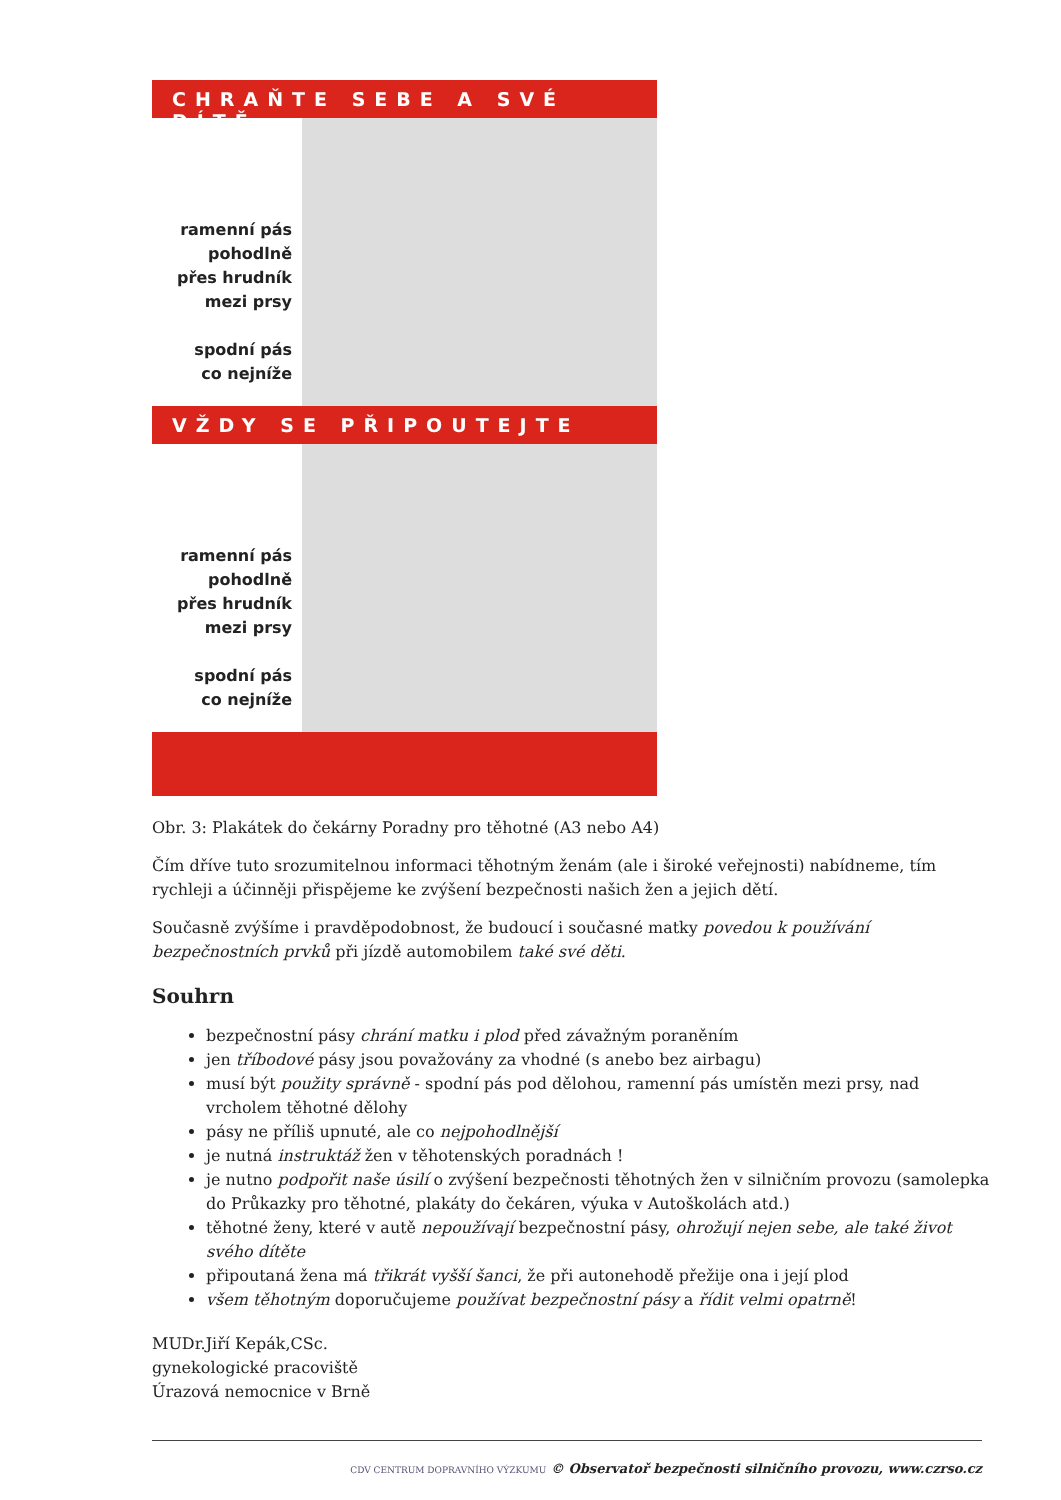CHRAŇTE SEBE A SVÉ DÍTĚ
ramenní pás
pohodlně
přes hrudník
mezi prsy
spodní pás
co nejníže
VŽDY SE PŘIPOUTEJTE
ramenní pás
pohodlně
přes hrudník
mezi prsy
spodní pás
co nejníže
Obr. 3: Plakátek do čekárny Poradny pro těhotné (A3 nebo A4)
Čím dříve tuto srozumitelnou informaci těhotným ženám (ale i široké veřejnosti) nabídneme, tím rychleji a účinněji přispějeme ke zvýšení bezpečnosti našich žen a jejich dětí.
Současně zvýšíme i pravděpodobnost, že budoucí i současné matky povedou k používání bezpečnostních prvků při jízdě automobilem také své děti.
Souhrn
bezpečnostní pásy chrání matku i plod před závažným poraněním
jen tříbodové pásy jsou považovány za vhodné (s anebo bez airbagu)
musí být použity správně - spodní pás pod dělohou, ramenní pás umístěn mezi prsy, nad vrcholem těhotné dělohy
pásy ne příliš upnuté, ale co nejpohodlnější
je nutná instruktáž žen v těhotenských poradnách !
je nutno podpořit naše úsilí o zvýšení bezpečnosti těhotných žen v silničním provozu (samolepka do Průkazky pro těhotné, plakáty do čekáren, výuka v Autoškolách atd.)
těhotné ženy, které v autě nepoužívají bezpečnostní pásy, ohrožují nejen sebe, ale také život svého dítěte
připoutaná žena má třikrát vyšší šanci, že při autonehodě přežije ona i její plod
všem těhotným doporučujeme používat bezpečnostní pásy a řídit velmi opatrně!
MUDr.Jiří Kepák,CSc.
gynekologické pracoviště
Úrazová nemocnice v Brně
CDV CENTRUM DOPRAVNÍHO VÝZKUMU © Observatoř bezpečnosti silničního provozu, www.czrso.cz